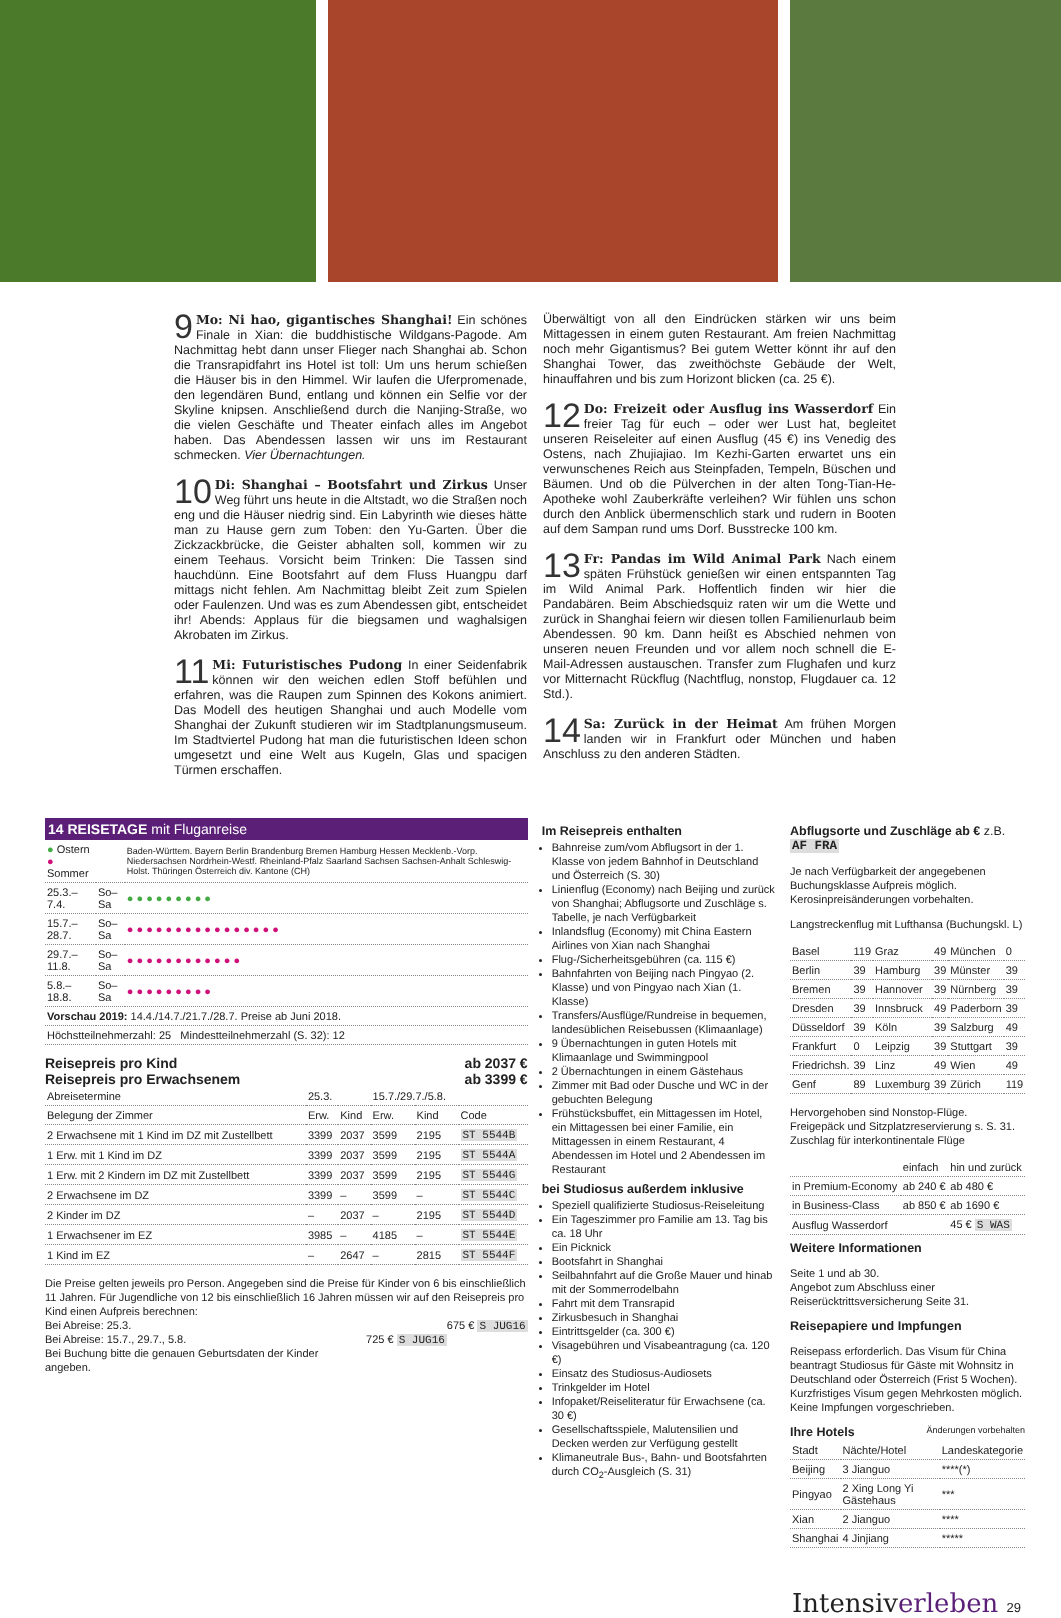9 Mo: Ni hao, gigantisches Shanghai! Ein schönes Finale in Xian: die buddhistische Wildgans-Pagode. Am Nachmittag hebt dann unser Flieger nach Shanghai ab. Schon die Transrapidfahrt ins Hotel ist toll: Um uns herum schießen die Häuser bis in den Himmel. Wir laufen die Uferpromenade, den legendären Bund, entlang und können ein Selfie vor der Skyline knipsen. Anschließend durch die Nanjing-Straße, wo die vielen Geschäfte und Theater einfach alles im Angebot haben. Das Abendessen lassen wir uns im Restaurant schmecken. Vier Übernachtungen.
10 Di: Shanghai – Bootsfahrt und Zirkus Unser Weg führt uns heute in die Altstadt, wo die Straßen noch eng und die Häuser niedrig sind. Ein Labyrinth wie dieses hätte man zu Hause gern zum Toben: den Yu-Garten. Über die Zickzackbrücke, die Geister abhalten soll, kommen wir zu einem Teehaus. Vorsicht beim Trinken: Die Tassen sind hauchdünn. Eine Bootsfahrt auf dem Fluss Huangpu darf mittags nicht fehlen. Am Nachmittag bleibt Zeit zum Spielen oder Faulenzen. Und was es zum Abendessen gibt, entscheidet ihr! Abends: Applaus für die biegsamen und waghalsigen Akrobaten im Zirkus.
11 Mi: Futuristisches Pudong In einer Seidenfabrik können wir den weichen edlen Stoff befühlen und erfahren, was die Raupen zum Spinnen des Kokons animiert. Das Modell des heutigen Shanghai und auch Modelle vom Shanghai der Zukunft studieren wir im Stadtplanungsmuseum. Im Stadtviertel Pudong hat man die futuristischen Ideen schon umgesetzt und eine Welt aus Kugeln, Glas und spacigen Türmen erschaffen.
Überwältigt von all den Eindrücken stärken wir uns beim Mittagessen in einem guten Restaurant. Am freien Nachmittag noch mehr Gigantismus? Bei gutem Wetter könnt ihr auf den Shanghai Tower, das zweithöchste Gebäude der Welt, hinauffahren und bis zum Horizont blicken (ca. 25 €).
12 Do: Freizeit oder Ausflug ins Wasserdorf Ein freier Tag für euch – oder wer Lust hat, begleitet unseren Reiseleiter auf einen Ausflug (45 €) ins Venedig des Ostens, nach Zhujiajiao. Im Kezhi-Garten erwartet uns ein verwunschenes Reich aus Steinpfaden, Tempeln, Büschen und Bäumen. Und ob die Pülverchen in der alten Tong-Tian-He-Apotheke wohl Zauberkräfte verleihen? Wir fühlen uns schon durch den Anblick übermenschlich stark und rudern in Booten auf dem Sampan rund ums Dorf. Busstrecke 100 km.
13 Fr: Pandas im Wild Animal Park Nach einem späten Frühstück genießen wir einen entspannten Tag im Wild Animal Park. Hoffentlich finden wir hier die Pandabären. Beim Abschiedsquiz raten wir um die Wette und zurück in Shanghai feiern wir diesen tollen Familienurlaub beim Abendessen. 90 km. Dann heißt es Abschied nehmen von unseren neuen Freunden und vor allem noch schnell die E-Mail-Adressen austauschen. Transfer zum Flughafen und kurz vor Mitternacht Rückflug (Nachtflug, nonstop, Flugdauer ca. 12 Std.).
14 Sa: Zurück in der Heimat Am frühen Morgen landen wir in Frankfurt oder München und haben Anschluss zu den anderen Städten.
14 REISETAGE mit Fluganreise
| ● Ostern ● Sommer | | Baden-Württem. Bayern Berlin Brandenburg Bremen Hamburg Hessen Mecklenb.-Vorp. Niedersachsen Nordrhein-Westf. Rheinland-Pfalz Saarland Sachsen Sachsen-Anhalt Schleswig-Holst. Thüringen Österreich div. Kantone (CH) |
| 25.3.–7.4. | So–Sa | ● ● ● ● ● ● ● ● ● |
| 15.7.–28.7. | So–Sa | ● ● ● ● ● ● ● ● ● ● ● ● ● ● ● ● |
| 29.7.–11.8. | So–Sa | ● ● ● ● ● ● ● ● ● ● ● ● |
| 5.8.–18.8. | So–Sa | ● ● ● ● ● ● ● ● ● |
| Vorschau 2019: 14.4./14.7./21.7./28.7. Preise ab Juni 2018. | | |
| Höchstteilnehmerzahl: 25 Mindestteilnehmerzahl (S. 32): 12 | | |
Reisepreis pro Kind
Reisepreis pro Erwachsenem ab 2037 €
ab 3399 €
| Abreisetermine | 25.3. | | 15.7./29.7./5.8. | | |
| Belegung der Zimmer | Erw. | Kind | Erw. | Kind | Code |
| 2 Erwachsene mit 1 Kind im DZ mit Zustellbett | 3399 | 2037 | 3599 | 2195 | ST 5544B |
| 1 Erw. mit 1 Kind im DZ | 3399 | 2037 | 3599 | 2195 | ST 5544A |
| 1 Erw. mit 2 Kindern im DZ mit Zustellbett | 3399 | 2037 | 3599 | 2195 | ST 5544G |
| 2 Erwachsene im DZ | 3399 | – | 3599 | – | ST 5544C |
| 2 Kinder im DZ | – | 2037 | – | 2195 | ST 5544D |
| 1 Erwachsener im EZ | 3985 | – | 4185 | – | ST 5544E |
| 1 Kind im EZ | – | 2647 | – | 2815 | ST 5544F |
Die Preise gelten jeweils pro Person. Angegeben sind die Preise für Kinder von 6 bis einschließlich 11 Jahren. Für Jugendliche von 12 bis einschließlich 16 Jahren müssen wir auf den Reisepreis pro Kind einen Aufpreis berechnen:
Bei Abreise: 25.3. 675 € S JUG16
Bei Abreise: 15.7., 29.7., 5.8. 725 € S JUG16
Bei Buchung bitte die genauen Geburtsdaten der Kinder angeben.
Im Reisepreis enthalten
Bahnreise zum/vom Abflugsort in der 1. Klasse von jedem Bahnhof in Deutschland und Österreich (S. 30)
Linienflug (Economy) nach Beijing und zurück von Shanghai; Abflugsorte und Zuschläge s. Tabelle, je nach Verfügbarkeit
Inlandsflug (Economy) mit China Eastern Airlines von Xian nach Shanghai
Flug-/Sicherheitsgebühren (ca. 115 €)
Bahnfahrten von Beijing nach Pingyao (2. Klasse) und von Pingyao nach Xian (1. Klasse)
Transfers/Ausflüge/Rundreise in bequemen, landesüblichen Reisebussen (Klimaanlage)
9 Übernachtungen in guten Hotels mit Klimaanlage und Swimmingpool
2 Übernachtungen in einem Gästehaus
Zimmer mit Bad oder Dusche und WC in der gebuchten Belegung
Frühstücksbuffet, ein Mittagessen im Hotel, ein Mittagessen bei einer Familie, ein Mittagessen in einem Restaurant, 4 Abendessen im Hotel und 2 Abendessen im Restaurant
bei Studiosus außerdem inklusive
Speziell qualifizierte Studiosus-Reiseleitung
Ein Tageszimmer pro Familie am 13. Tag bis ca. 18 Uhr
Ein Picknick
Bootsfahrt in Shanghai
Seilbahnfahrt auf die Große Mauer und hinab mit der Sommerrodelbahn
Fahrt mit dem Transrapid
Zirkusbesuch in Shanghai
Eintrittsgelder (ca. 300 €)
Visagebühren und Visabeantragung (ca. 120 €)
Einsatz des Studiosus-Audiosets
Trinkgelder im Hotel
Infopaket/Reiseliteratur für Erwachsene (ca. 30 €)
Gesellschaftsspiele, Malutensilien und Decken werden zur Verfügung gestellt
Klimaneutrale Bus-, Bahn- und Bootsfahrten durch CO<sub>2</sub>-Ausgleich (S. 31)
Abflugsorte und Zuschläge ab € z.B. AF FRA
Je nach Verfügbarkeit der angegebenen Buchungsklasse Aufpreis möglich. Kerosinpreisänderungen vorbehalten.
Langstreckenflug mit Lufthansa (Buchungskl. L)
| Basel | 119 | Graz | 49 | München | 0 |
| Berlin | 39 | Hamburg | 39 | Münster | 39 |
| Bremen | 39 | Hannover | 39 | Nürnberg | 39 |
| Dresden | 39 | Innsbruck | 49 | Paderborn | 39 |
| Düsseldorf | 39 | Köln | 39 | Salzburg | 49 |
| Frankfurt | 0 | Leipzig | 39 | Stuttgart | 39 |
| Friedrichsh. | 39 | Linz | 49 | Wien | 49 |
| Genf | 89 | Luxemburg | 39 | Zürich | 119 |
Hervorgehoben sind Nonstop-Flüge.
Freigepäck und Sitzplatzreservierung s. S. 31.
Zuschlag für interkontinentale Flüge
| | einfach | hin und zurück |
| in Premium-Economy | ab 240 € | ab 480 € |
| in Business-Class | ab 850 € | ab 1690 € |
| Ausflug Wasserdorf | | 45 € S WAS |
Weitere Informationen
Seite 1 und ab 30.
Angebot zum Abschluss einer Reiserücktrittsversicherung Seite 31.
Reisepapiere und Impfungen
Reisepass erforderlich. Das Visum für China beantragt Studiosus für Gäste mit Wohnsitz in Deutschland oder Österreich (Frist 5 Wochen). Kurzfristiges Visum gegen Mehrkosten möglich. Keine Impfungen vorgeschrieben.
Ihre Hotels Änderungen vorbehalten
| Stadt | Nächte/Hotel | Landeskategorie |
| --- | --- | --- |
| Beijing | 3 Jianguo | ****(*) |
| Pingyao | 2 Xing Long Yi Gästehaus | *** |
| Xian | 2 Jianguo | **** |
| Shanghai | 4 Jinjiang | ***** |
Intensiverleben 29